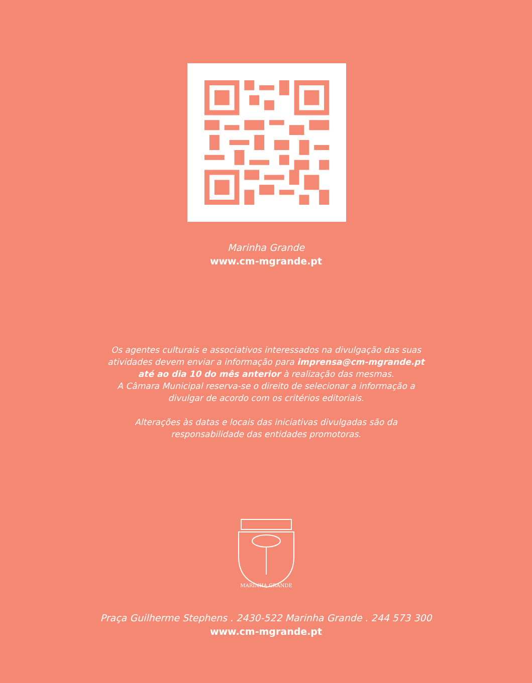Marinha Grande
www.cm-mgrande.pt
Os agentes culturais e associativos interessados na divulgação das suas
atividades devem enviar a informação para imprensa@cm-mgrande.pt
até ao dia 10 do mês anterior à realização das mesmas.
A Câmara Municipal reserva-se o direito de selecionar a informação a
divulgar de acordo com os critérios editoriais.
Alterações às datas e locais das iniciativas divulgadas são da
responsabilidade das entidades promotoras.
MARINHA GRANDE
Praça Guilherme Stephens . 2430-522 Marinha Grande . 244 573 300
www.cm-mgrande.pt